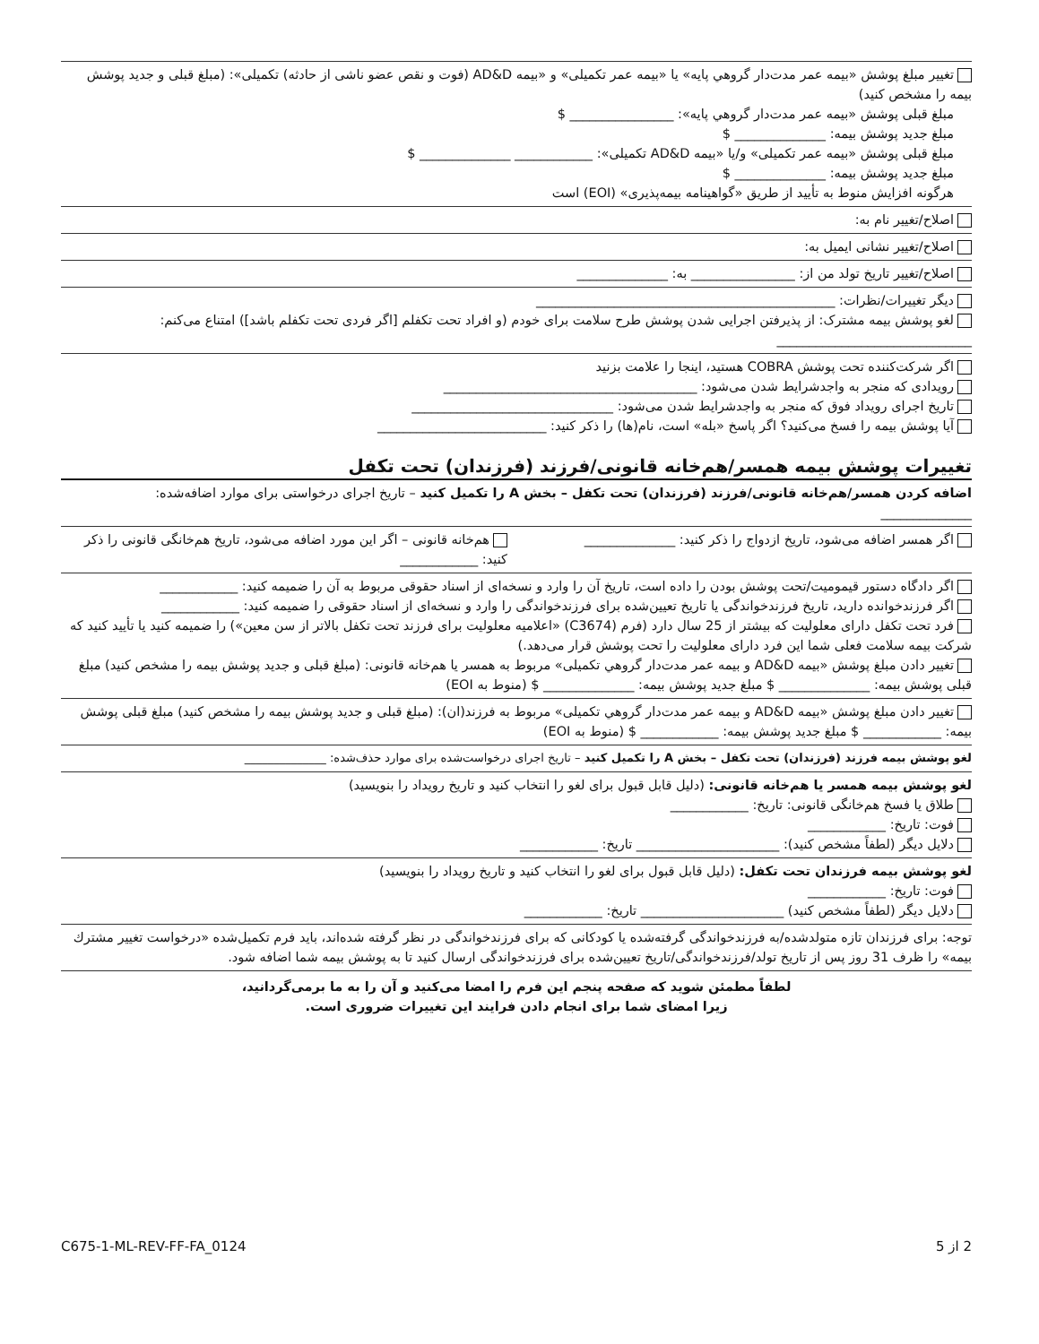تغییر مبلغ پوشش «بیمه عمر مدت‌دار گروهي پايه» يا «بیمه عمر تکمیلی» و «بیمه AD&D (فوت و نقص عضو ناشی از حادثه) تکمیلی»: (مبلغ قبلی و جدید پوشش بیمه را مشخص کنید)
مبلغ قبلی پوشش «بیمه عمر مدت‌دار گروهي پايه»: ________________ $
مبلغ جدید پوشش بیمه: ______________ $
مبلغ قبلی پوشش «بیمه عمر تکمیلی» و/یا «بیمه AD&D تکمیلی»: ____________ ______________ $
مبلغ جدید پوشش بیمه: ______________ $
هرگونه افزایش منوط به تأیید از طریق «گواهینامه بیمه‌پذیری» (EOI) است
اصلاح/تغییر نام به:
اصلاح/تغییر نشانی ایمیل به:
اصلاح/تغییر تاریخ تولد من از: ________________ به: ______________
دیگر تغییرات/نظرات: ______________________________________________
لغو پوشش بیمه مشترک: از پذیرفتن اجرایی شدن پوشش طرح سلامت برای خودم (و افراد تحت تکفلم [اگر فردی تحت تکفلم باشد]) امتناع می‌کنم: ______________________________
اگر شرکت‌کننده تحت پوشش COBRA هستید، اینجا را علامت بزنید
رویدادی که منجر به واجدشرایط شدن می‌شود: _______________________________________
تاریخ اجرای رویداد فوق که منجر به واجدشرایط شدن می‌شود: _______________________________
آیا پوشش بیمه را فسخ می‌کنید؟ اگر پاسخ «بله» است، نام(ها) را ذکر کنید: __________________________
تغییرات پوشش بیمه همسر/هم‌خانه قانونی/فرزند (فرزندان) تحت تکفل
اضافه کردن همسر/هم‌خانه قانونی/فرزند (فرزندان) تحت تکفل – بخش A را تکمیل کنید – تاریخ اجرای درخواستی برای موارد اضافه‌شده: ______________
اگر همسر اضافه می‌شود، تاریخ ازدواج را ذکر کنید: ______________
هم‌خانه قانونی – اگر این مورد اضافه می‌شود، تاریخ هم‌خانگی قانونی را ذکر کنید: ____________
اگر دادگاه دستور قیمومیت/تحت پوشش بودن را داده است، تاریخ آن را وارد و نسخه‌ای از اسناد حقوقی مربوط به آن را ضمیمه کنید: ____________
اگر فرزندخوانده دارید، تاریخ فرزندخواندگی یا تاریخ تعیین‌شده برای فرزندخواندگی را وارد و نسخه‌ای از اسناد حقوقی را ضمیمه کنید: ____________
فرد تحت تکفل دارای معلولیت که بیشتر از 25 سال دارد (فرم (C3674) «اعلامیه معلولیت برای فرزند تحت تکفل بالاتر از سن معین») را ضمیمه کنید یا تأیید کنید که شرکت بیمه سلامت فعلی شما این فرد دارای معلولیت را تحت پوشش قرار می‌دهد.)
تغییر دادن مبلغ پوشش «بیمه AD&D و بیمه عمر مدت‌دار گروهي تکمیلی» مربوط به همسر یا هم‌خانه قانونی: (مبلغ قبلی و جدید پوشش بیمه را مشخص کنید) مبلغ قبلی پوشش بیمه: ______________ $ مبلغ جدید پوشش بیمه: ______________ $ (منوط به EOI)
تغییر دادن مبلغ پوشش «بیمه AD&D و بیمه عمر مدت‌دار گروهي تکمیلی» مربوط به فرزند(ان): (مبلغ قبلی و جدید پوشش بیمه را مشخص کنید) مبلغ قبلی پوشش بیمه: ____________ $ مبلغ جدید پوشش بیمه: ____________ $ (منوط به EOI)
لغو پوشش بیمه فرزند (فرزندان) تحت تکفل – بخش A را تکمیل کنید – تاریخ اجرای درخواست‌شده برای موارد حذف‌شده: ______________
لغو پوشش بیمه همسر یا هم‌خانه قانونی: (دلیل قابل قبول برای لغو را انتخاب کنید و تاریخ رویداد را بنویسید)
طلاق یا فسخ هم‌خانگی قانونی: تاریخ: ____________
فوت: تاریخ: ____________
دلایل دیگر (لطفاً مشخص کنید): ______________________ تاریخ: ____________
لغو پوشش بیمه فرزندان تحت تکفل: (دلیل قابل قبول برای لغو را انتخاب کنید و تاریخ رویداد را بنویسید)
فوت: تاریخ: ____________
دلایل دیگر (لطفاً مشخص کنید) ______________________ تاریخ: ____________
توجه: برای فرزندان تازه متولدشده/به فرزندخواندگی گرفته‌شده یا کودکانی که برای فرزندخواندگی در نظر گرفته شده‌اند، باید فرم تکمیل‌شده «درخواست تغییر مشترك بیمه» را ظرف 31 روز پس از تاریخ تولد/فرزندخواندگی/تاریخ تعیین‌شده برای فرزندخواندگی ارسال کنید تا به پوشش بیمه شما اضافه شود.
لطفاً مطمئن شوید که صفحه پنجم این فرم را امضا می‌کنید و آن را به ما برمی‌گردانید،
زیرا امضای شما برای انجام دادن فرایند این تغییرات ضروری است.
2 از 5 C675-1-ML-REV-FF-FA_0124